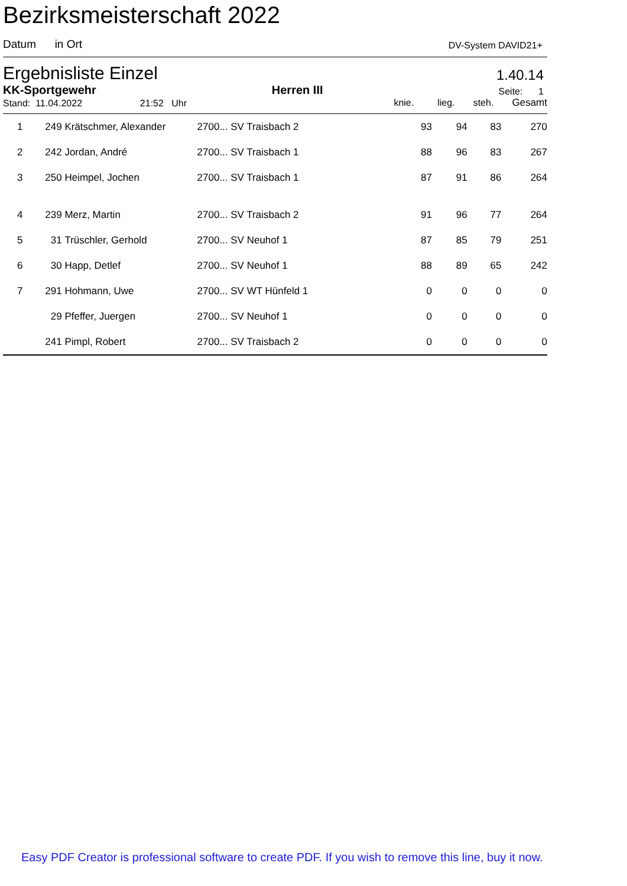Bezirksmeisterschaft 2022
Datum in Ort
DV-System DAVID21+
Ergebnisliste Einzel
1.40.14
KK-Sportgewehr
Herren III
Seite: 1
Stand: 11.04.2022 21:52 Uhr
knie. lieg. steh. Gesamt
| 1 | 249 | Krätschmer, Alexander | 2700... SV Traisbach 2 | 93 | 94 | 83 | 270 |
| 2 | 242 | Jordan, André | 2700... SV Traisbach 1 | 88 | 96 | 83 | 267 |
| 3 | 250 | Heimpel, Jochen | 2700... SV Traisbach 1 | 87 | 91 | 86 | 264 |
| 4 | 239 | Merz, Martin | 2700... SV Traisbach 2 | 91 | 96 | 77 | 264 |
| 5 | 31 | Trüschler, Gerhold | 2700... SV Neuhof 1 | 87 | 85 | 79 | 251 |
| 6 | 30 | Happ, Detlef | 2700... SV Neuhof 1 | 88 | 89 | 65 | 242 |
| 7 | 291 | Hohmann, Uwe | 2700... SV WT Hünfeld 1 | 0 | 0 | 0 | 0 |
| | 29 | Pfeffer, Juergen | 2700... SV Neuhof 1 | 0 | 0 | 0 | 0 |
| | 241 | Pimpl, Robert | 2700... SV Traisbach 2 | 0 | 0 | 0 | 0 |
Easy PDF Creator is professional software to create PDF. If you wish to remove this line, buy it now.